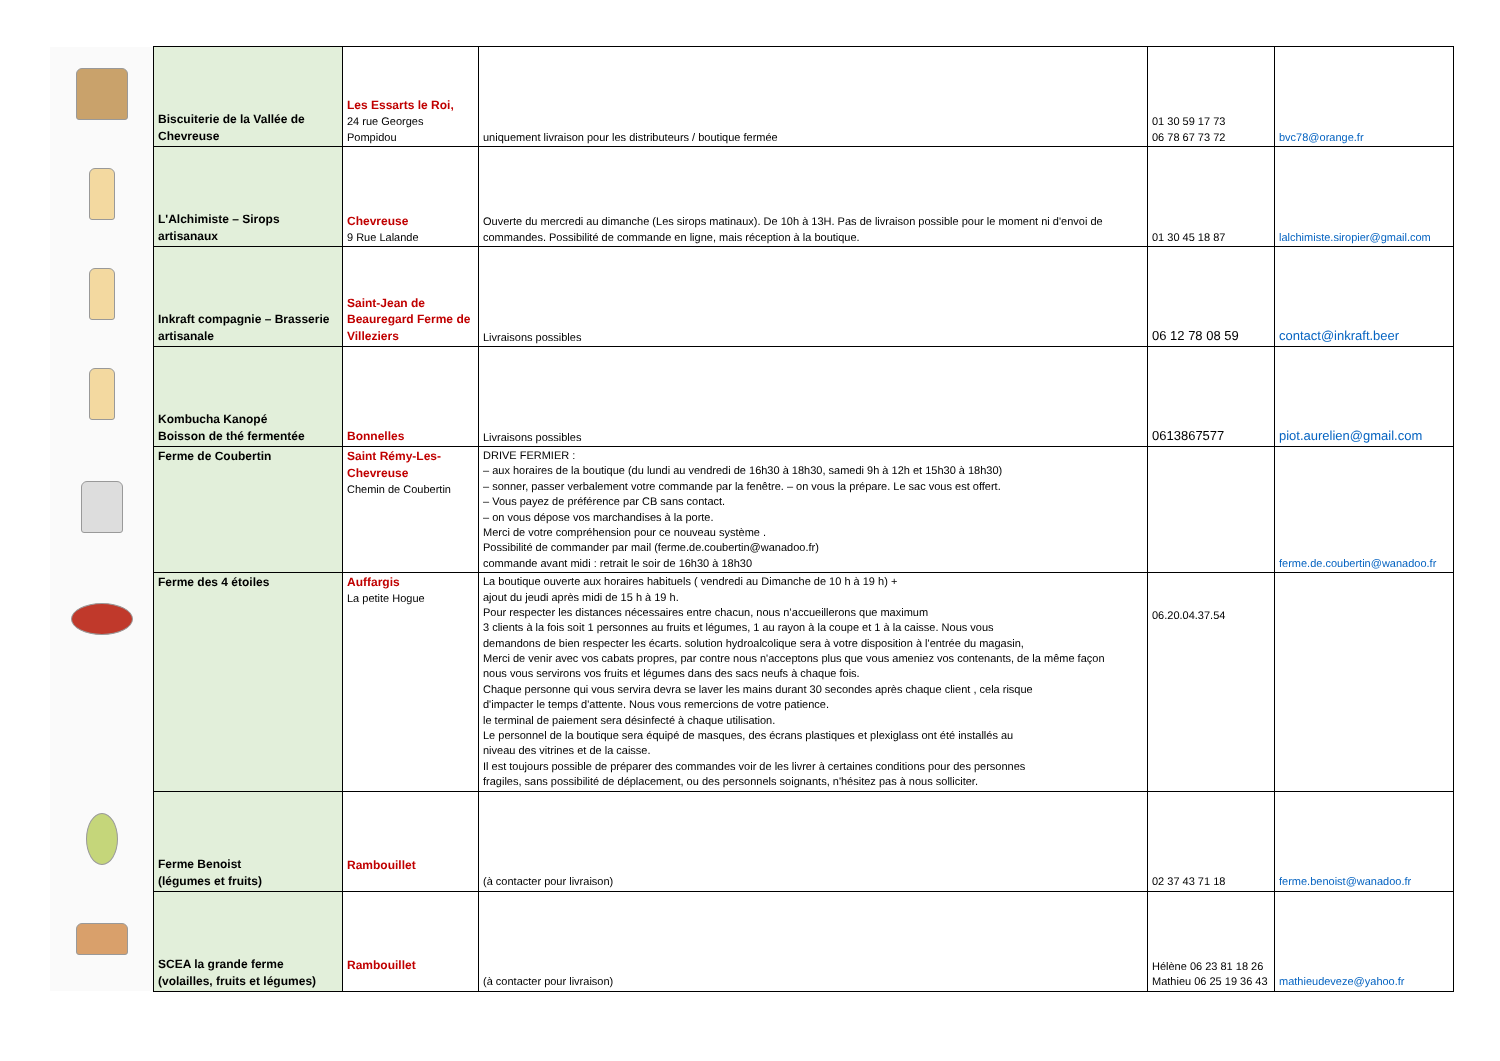| | Biscuiterie de la Vallée de Chevreuse | Les Essarts le Roi, 24 rue Georges Pompidou | uniquement livraison pour les distributeurs / boutique fermée | 01 30 59 17 73 06 78 67 73 72 | bvc78@orange.fr |
| | L'Alchimiste – Sirops artisanaux | Chevreuse 9 Rue Lalande | Ouverte du mercredi au dimanche (Les sirops matinaux). De 10h à 13H. Pas de livraison possible pour le moment ni d'envoi de commandes. Possibilité de commande en ligne, mais réception à la boutique. | 01 30 45 18 87 | lalchimiste.siropier@gmail.com |
| | Inkraft compagnie – Brasserie artisanale | Saint-Jean de Beauregard Ferme de Villeziers | Livraisons possibles | 06 12 78 08 59 | contact@inkraft.beer |
| | Kombucha Kanopé Boisson de thé fermentée | Bonnelles | Livraisons possibles | 0613867577 | piot.aurelien@gmail.com |
| | Ferme de Coubertin | Saint Rémy-Les-Chevreuse Chemin de Coubertin | DRIVE FERMIER : – aux horaires de la boutique (du lundi au vendredi de 16h30 à 18h30, samedi 9h à 12h et 15h30 à 18h30) – sonner, passer verbalement votre commande par la fenêtre. – on vous la prépare. Le sac vous est offert. – Vous payez de préférence par CB sans contact. – on vous dépose vos marchandises à la porte. Merci de votre compréhension pour ce nouveau système . Possibilité de commander par mail (ferme.de.coubertin@wanadoo.fr) commande avant midi : retrait le soir de 16h30 à 18h30 | | ferme.de.coubertin@wanadoo.fr |
| | Ferme des 4 étoiles | Auffargis La petite Hogue | La boutique ouverte aux horaires habituels ( vendredi au Dimanche de 10 h à 19 h) + ajout du jeudi après midi de 15 h à 19 h. Pour respecter les distances nécessaires entre chacun, nous n’accueillerons que maximum 3 clients à la fois soit 1 personnes au fruits et légumes, 1 au rayon à la coupe et 1 à la caisse. Nous vous demandons de bien respecter les écarts. solution hydroalcolique sera à votre disposition à l'entrée du magasin, Merci de venir avec vos cabats propres, par contre nous n'acceptons plus que vous ameniez vos contenants, de la même façon nous vous servirons vos fruits et légumes dans des sacs neufs à chaque fois. Chaque personne qui vous servira devra se laver les mains durant 30 secondes après chaque client , cela risque d'impacter le temps d'attente. Nous vous remercions de votre patience. le terminal de paiement sera désinfecté à chaque utilisation. Le personnel de la boutique sera équipé de masques, des écrans plastiques et plexiglass ont été installés au niveau des vitrines et de la caisse. Il est toujours possible de préparer des commandes voir de les livrer à certaines conditions pour des personnes fragiles, sans possibilité de déplacement, ou des personnels soignants, n'hésitez pas à nous solliciter. | 06.20.04.37.54 | |
| | Ferme Benoist (légumes et fruits) | Rambouillet | (à contacter pour livraison) | 02 37 43 71 18 | ferme.benoist@wanadoo.fr |
| | SCEA la grande ferme (volailles, fruits et légumes) | Rambouillet | (à contacter pour livraison) | Hélène 06 23 81 18 26 Mathieu 06 25 19 36 43 | mathieudeveze@yahoo.fr |